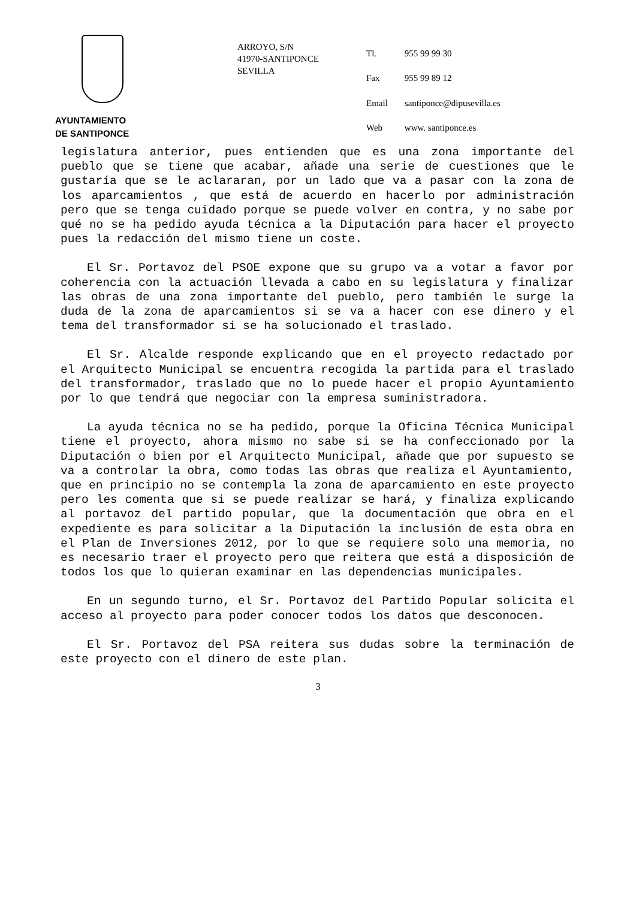AYUNTAMIENTO
DE SANTIPONCE
ARROYO, S/N
41970-SANTIPONCE
SEVILLA
| Tl. | 955 99 99 30 |
| Fax | 955 99 89 12 |
| Email | santiponce@dipusevilla.es |
| Web | www. santiponce.es |
legislatura anterior, pues entienden que es una zona importante del pueblo que se tiene que acabar, añade una serie de cuestiones que le gustaría que se le aclararan, por un lado que va a pasar con la zona de los aparcamientos , que está de acuerdo en hacerlo por administración pero que se tenga cuidado porque se puede volver en contra, y no sabe por qué no se ha pedido ayuda técnica a la Diputación para hacer el proyecto pues la redacción del mismo tiene un coste.
El Sr. Portavoz del PSOE expone que su grupo va a votar a favor por coherencia con la actuación llevada a cabo en su legislatura y finalizar las obras de una zona importante del pueblo, pero también le surge la duda de la zona de aparcamientos si se va a hacer con ese dinero y el tema del transformador si se ha solucionado el traslado.
El Sr. Alcalde responde explicando que en el proyecto redactado por el Arquitecto Municipal se encuentra recogida la partida para el traslado del transformador, traslado que no lo puede hacer el propio Ayuntamiento por lo que tendrá que negociar con la empresa suministradora.
La ayuda técnica no se ha pedido, porque la Oficina Técnica Municipal tiene el proyecto, ahora mismo no sabe si se ha confeccionado por la Diputación o bien por el Arquitecto Municipal, añade que por supuesto se va a controlar la obra, como todas las obras que realiza el Ayuntamiento, que en principio no se contempla la zona de aparcamiento en este proyecto pero les comenta que si se puede realizar se hará, y finaliza explicando al portavoz del partido popular, que la documentación que obra en el expediente es para solicitar a la Diputación la inclusión de esta obra en el Plan de Inversiones 2012, por lo que se requiere solo una memoria, no es necesario traer el proyecto pero que reitera que está a disposición de todos los que lo quieran examinar en las dependencias municipales.
En un segundo turno, el Sr. Portavoz del Partido Popular solicita el acceso al proyecto para poder conocer todos los datos que desconocen.
El Sr. Portavoz del PSA reitera sus dudas sobre la terminación de este proyecto con el dinero de este plan.
3